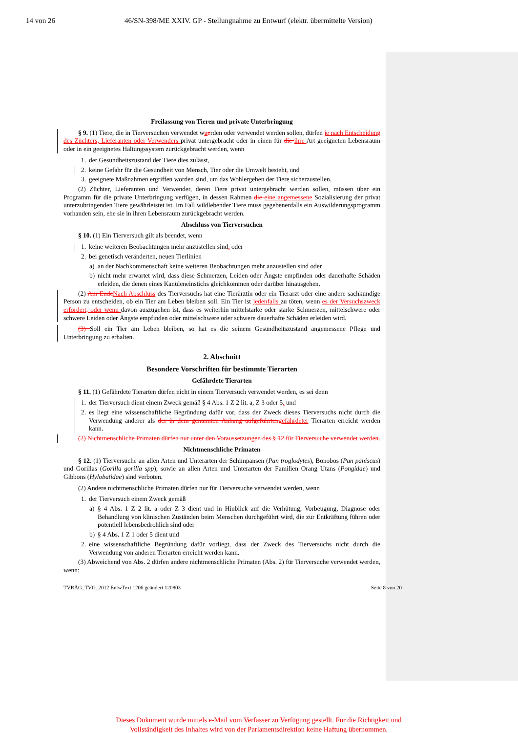14 von 26 46/SN-398/ME XXIV. GP - Stellungnahme zu Entwurf (elektr. übermittelte Version)
Freilassung von Tieren und private Unterbringung
§ 9. (1) Tiere, die in Tierversuchen verwendet wuerden oder verwendet werden sollen, dürfen je nach Entscheidung des Züchters, Lieferanten oder Verwenders privat untergebracht oder in einen für die ihre Art geeigneten Lebensraum oder in ein geeignetes Haltungssystem zurückgebracht werden, wenn
1. der Gesundheitszustand der Tiere dies zulässt,
2. keine Gefahr für die Gesundheit von Mensch, Tier oder die Umwelt besteht, und
3. geeignete Maßnahmen ergriffen worden sind, um das Wohlergehen der Tiere sicherzustellen.
(2) Züchter, Lieferanten und Verwender, deren Tiere privat untergebracht werden sollen, müssen über ein Programm für die private Unterbringung verfügen, in dessen Rahmen die eine angemessene Sozialisierung der privat unterzubringenden Tiere gewährleistet ist. Im Fall wildlebender Tiere muss gegebenenfalls ein Auswilderungsprogramm vorhanden sein, ehe sie in ihren Lebensraum zurückgebracht werden.
Abschluss von Tierversuchen
§ 10. (1) Ein Tierversuch gilt als beendet, wenn
1. keine weiteren Beobachtungen mehr anzustellen sind, oder
2. bei genetisch veränderten, neuen Tierlinien
a) an der Nachkommenschaft keine weiteren Beobachtungen mehr anzustellen sind oder
b) nicht mehr erwartet wird, dass diese Schmerzen, Leiden oder Ängste empfinden oder dauerhafte Schäden erleiden, die denen eines Kanüleneinstichs gleichkommen oder darüber hinausgehen.
(2) Am EndeNach Abschluss des Tierversuchs hat eine Tierärztin oder ein Tierarzt oder eine andere sachkundige Person zu entscheiden, ob ein Tier am Leben bleiben soll. Ein Tier ist jedenfalls zu töten, wenn es der Versuchszweck erfordert, oder wenn davon auszugehen ist, dass es weiterhin mittelstarke oder starke Schmerzen, mittelschwere oder schwere Leiden oder Ängste empfinden oder mittelschwere oder schwere dauerhafte Schäden erleiden wird.
(3) Soll ein Tier am Leben bleiben, so hat es die seinem Gesundheitszustand angemessene Pflege und Unterbringung zu erhalten.
2. Abschnitt
Besondere Vorschriften für bestimmte Tierarten
Gefährdete Tierarten
§ 11. (1) Gefährdete Tierarten dürfen nicht in einem Tierversuch verwendet werden, es sei denn
1. der Tierversuch dient einem Zweck gemäß § 4 Abs. 1 Z 2 lit. a, Z 3 oder 5, und
2. es liegt eine wissenschaftliche Begründung dafür vor, dass der Zweck dieses Tierversuchs nicht durch die Verwendung anderer als der in dem genannten Anhang aufgeführtengefährdeter Tierarten erreicht werden kann.
(2) Nichtmenschliche Primaten dürfen nur unter den Voraussetzungen des § 12 für Tierversuche verwendet werden.
Nichtmenschliche Primaten
§ 12. (1) Tierversuche an allen Arten und Unterarten der Schimpansen (Pan troglodytes), Bonobos (Pan paniscus) und Gorillas (Gorilla gorilla spp), sowie an allen Arten und Unterarten der Familien Orang Utans (Pongidae) und Gibbons (Hylobatidae) sind verboten.
(2) Andere nichtmenschliche Primaten dürfen nur für Tierversuche verwendet werden, wenn
1. der Tierversuch einem Zweck gemäß
a) § 4 Abs. 1 Z 2 lit. a oder Z 3 dient und in Hinblick auf die Verhütung, Vorbeugung, Diagnose oder Behandlung von klinischen Zuständen beim Menschen durchgeführt wird, die zur Entkräftung führen oder potentiell lebensbedrohlich sind oder
b) § 4 Abs. 1 Z 1 oder 5 dient und
2. eine wissenschaftliche Begründung dafür vorliegt, dass der Zweck des Tierversuchs nicht durch die Verwendung von anderen Tierarten erreicht werden kann.
(3) Abweichend von Abs. 2 dürfen andere nichtmenschliche Primaten (Abs. 2) für Tierversuche verwendet werden, wenn:
TVRÄG_TVG_2012 EntwText 1206 geändert 120803 Seite 8 von 20
Dieses Dokument wurde mittels e-Mail vom Verfasser zu Verfügung gestellt. Für die Richtigkeit und Vollständigkeit des Inhaltes wird von der Parlamentsdirektion keine Haftung übernommen.